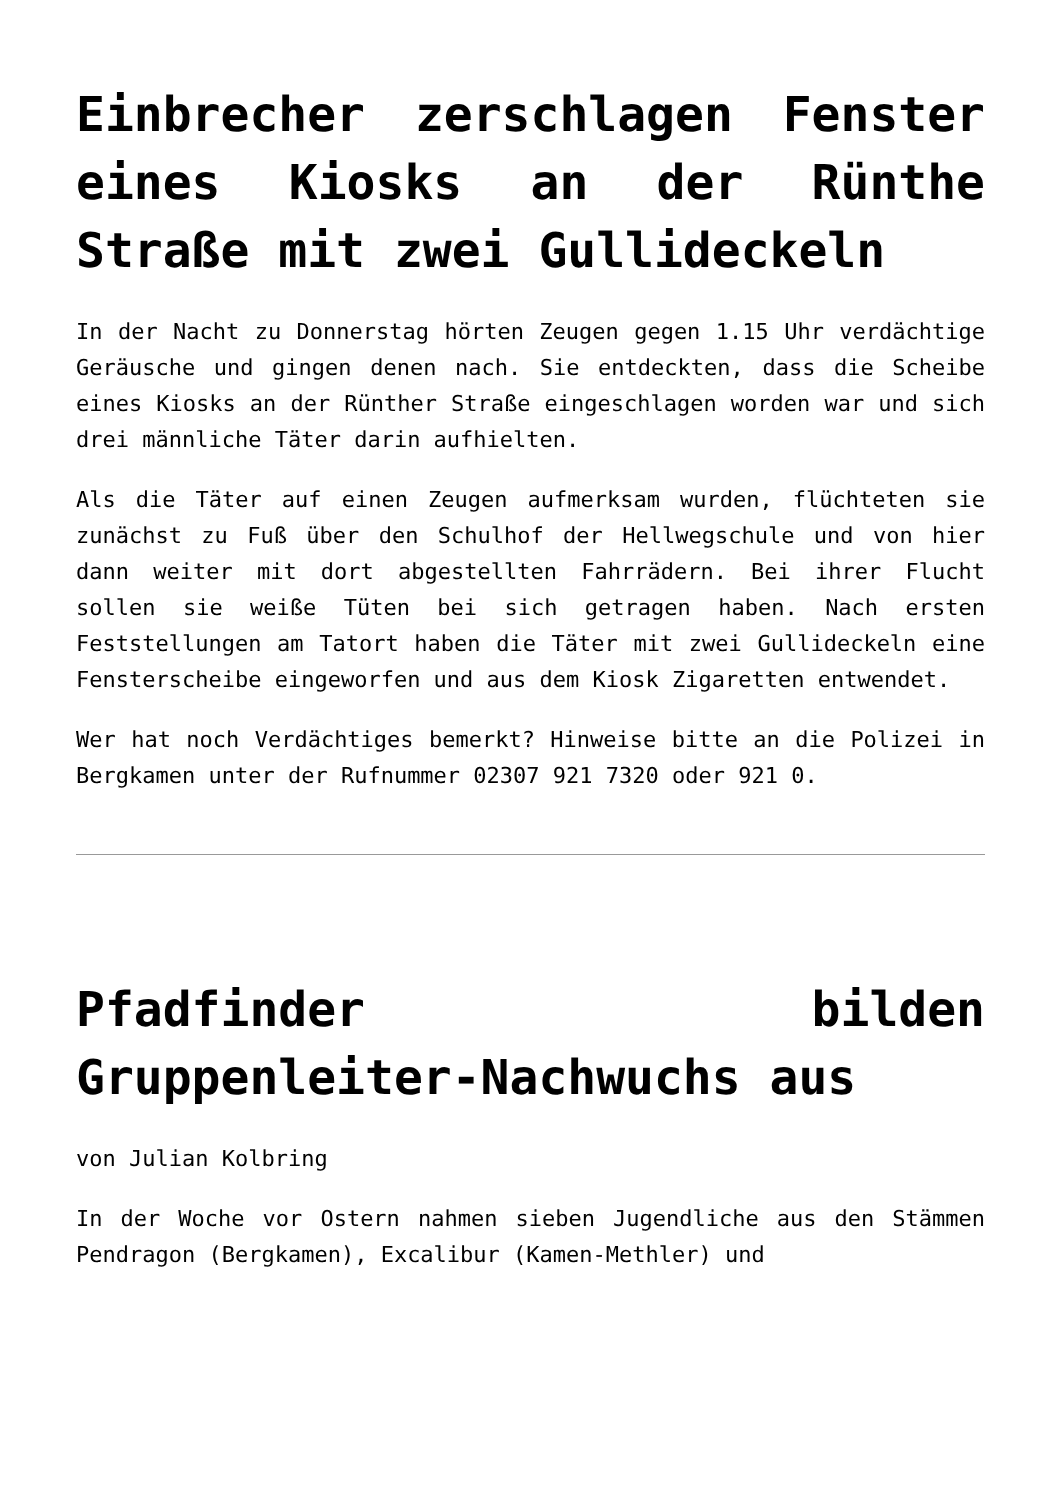Einbrecher zerschlagen Fenster eines Kiosks an der Rünthe Straße mit zwei Gullideckeln
In der Nacht zu Donnerstag hörten Zeugen gegen 1.15 Uhr verdächtige Geräusche und gingen denen nach. Sie entdeckten, dass die Scheibe eines Kiosks an der Rünther Straße eingeschlagen worden war und sich drei männliche Täter darin aufhielten.
Als die Täter auf einen Zeugen aufmerksam wurden, flüchteten sie zunächst zu Fuß über den Schulhof der Hellwegschule und von hier dann weiter mit dort abgestellten Fahrrädern. Bei ihrer Flucht sollen sie weiße Tüten bei sich getragen haben. Nach ersten Feststellungen am Tatort haben die Täter mit zwei Gullideckeln eine Fensterscheibe eingeworfen und aus dem Kiosk Zigaretten entwendet.
Wer hat noch Verdächtiges bemerkt? Hinweise bitte an die Polizei in Bergkamen unter der Rufnummer 02307 921 7320 oder 921 0.
Pfadfinder bilden Gruppenleiter-Nachwuchs aus
von Julian Kolbring
In der Woche vor Ostern nahmen sieben Jugendliche aus den Stämmen Pendragon (Bergkamen), Excalibur (Kamen-Methler) und